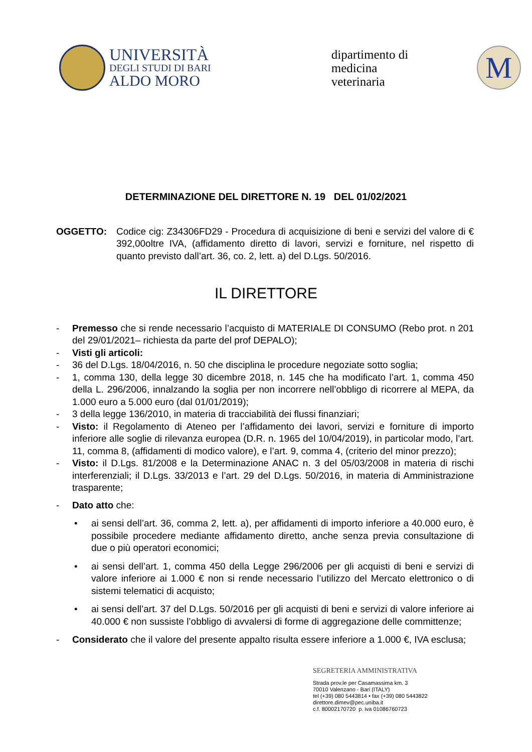UNIVERSITÀ
DEGLI STUDI DI BARI
ALDO MORO
dipartimento di
medicina
veterinaria
M
DETERMINAZIONE DEL DIRETTORE N. 19 DEL 01/02/2021
OGGETTO: Codice cig: Z34306FD29 - Procedura di acquisizione di beni e servizi del valore di € 392,00oltre IVA, (affidamento diretto di lavori, servizi e forniture, nel rispetto di quanto previsto dall’art. 36, co. 2, lett. a) del D.Lgs. 50/2016.
IL DIRETTORE
- Premesso che si rende necessario l’acquisto di MATERIALE DI CONSUMO (Rebo prot. n 201 del 29/01/2021– richiesta da parte del prof DEPALO);
- Visti gli articoli:
- 36 del D.Lgs. 18/04/2016, n. 50 che disciplina le procedure negoziate sotto soglia;
- 1, comma 130, della legge 30 dicembre 2018, n. 145 che ha modificato l’art. 1, comma 450 della L. 296/2006, innalzando la soglia per non incorrere nell’obbligo di ricorrere al MEPA, da 1.000 euro a 5.000 euro (dal 01/01/2019);
- 3 della legge 136/2010, in materia di tracciabilità dei flussi finanziari;
- Visto: il Regolamento di Ateneo per l’affidamento dei lavori, servizi e forniture di importo inferiore alle soglie di rilevanza europea (D.R. n. 1965 del 10/04/2019), in particolar modo, l’art. 11, comma 8, (affidamenti di modico valore), e l’art. 9, comma 4, (criterio del minor prezzo);
- Visto: il D.Lgs. 81/2008 e la Determinazione ANAC n. 3 del 05/03/2008 in materia di rischi interferenziali; il D.Lgs. 33/2013 e l’art. 29 del D.Lgs. 50/2016, in materia di Amministrazione trasparente;
- Dato atto che:
• ai sensi dell’art. 36, comma 2, lett. a), per affidamenti di importo inferiore a 40.000 euro, è possibile procedere mediante affidamento diretto, anche senza previa consultazione di due o più operatori economici;
• ai sensi dell’art. 1, comma 450 della Legge 296/2006 per gli acquisti di beni e servizi di valore inferiore ai 1.000 € non si rende necessario l’utilizzo del Mercato elettronico o di sistemi telematici di acquisto;
• ai sensi dell’art. 37 del D.Lgs. 50/2016 per gli acquisti di beni e servizi di valore inferiore ai 40.000 € non sussiste l’obbligo di avvalersi di forme di aggregazione delle committenze;
- Considerato che il valore del presente appalto risulta essere inferiore a 1.000 €, IVA esclusa;
SEGRETERIA AMMINISTRATIVA
Strada prov.le per Casamassima km. 3
70010 Valenzano - Bari (ITALY)
tel (+39) 080 5443814 • fax (+39) 080 5443822
direttore.dimev@pec.uniba.it
c.f. 80002170720 p. iva 01086760723